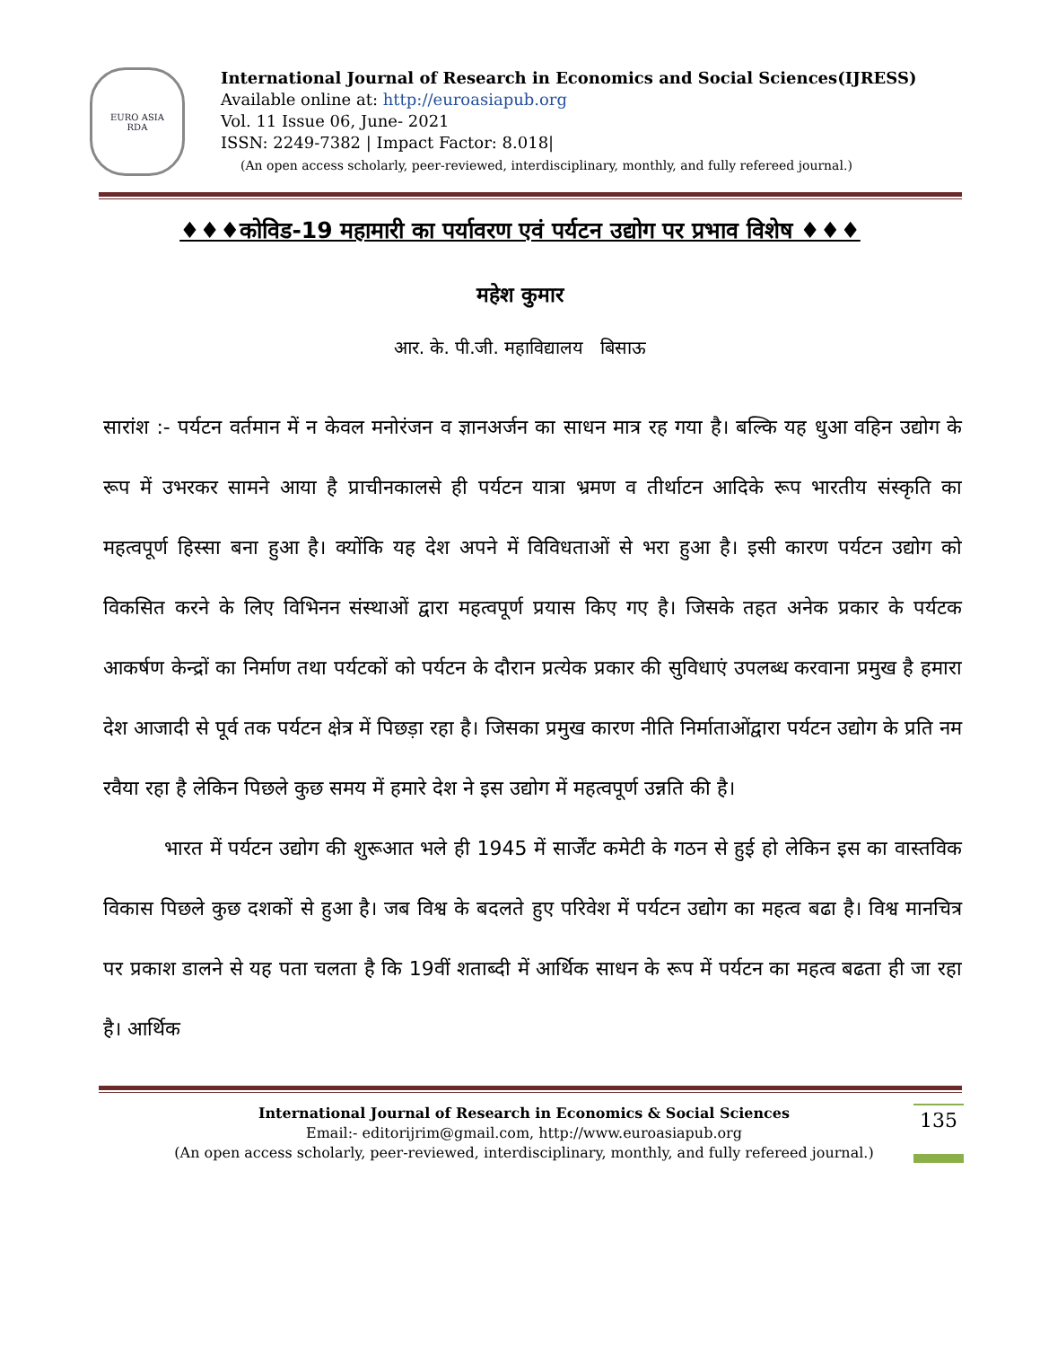EURO ASIA
RDA
International Journal of Research in Economics and Social Sciences(IJRESS)
Available online at: http://euroasiapub.org
Vol. 11 Issue 06, June- 2021
ISSN: 2249-7382 | Impact Factor: 8.018|
(An open access scholarly, peer-reviewed, interdisciplinary, monthly, and fully refereed journal.)
♦♦♦कोविड-19 महामारी का पर्यावरण एवं पर्यटन उद्योग पर प्रभाव विशेष ♦♦♦
महेश कुमार
आर. के. पी.जी. महाविद्यालय बिसाऊ
सारांश :- पर्यटन वर्तमान में न केवल मनोरंजन व ज्ञानअर्जन का साधन मात्र रह गया है। बल्कि यह धुआ वहिन उद्योग के रूप में उभरकर सामने आया है प्राचीनकालसे ही पर्यटन यात्रा भ्रमण व तीर्थाटन आदिके रूप भारतीय संस्कृति का महत्वपूर्ण हिस्सा बना हुआ है। क्योंकि यह देश अपने में विविधताओं से भरा हुआ है। इसी कारण पर्यटन उद्योग को विकसित करने के लिए विभिनन संस्थाओं द्वारा महत्वपूर्ण प्रयास किए गए है। जिसके तहत अनेक प्रकार के पर्यटक आकर्षण केन्द्रों का निर्माण तथा पर्यटकों को पर्यटन के दौरान प्रत्येक प्रकार की सुविधाएं उपलब्ध करवाना प्रमुख है हमारा देश आजादी से पूर्व तक पर्यटन क्षेत्र में पिछड़ा रहा है। जिसका प्रमुख कारण नीति निर्माताओंद्वारा पर्यटन उद्योग के प्रति नम रवैया रहा है लेकिन पिछले कुछ समय में हमारे देश ने इस उद्योग में महत्वपूर्ण उन्नति की है।
भारत में पर्यटन उद्योग की शुरूआत भले ही 1945 में सार्जेंट कमेटी के गठन से हुई हो लेकिन इस का वास्तविक विकास पिछले कुछ दशकों से हुआ है। जब विश्व के बदलते हुए परिवेश में पर्यटन उद्योग का महत्व बढा है। विश्व मानचित्र पर प्रकाश डालने से यह पता चलता है कि 19वीं शताब्दी में आर्थिक साधन के रूप में पर्यटन का महत्व बढता ही जा रहा है। आर्थिक
International Journal of Research in Economics & Social Sciences
Email:- editorijrim@gmail.com, http://www.euroasiapub.org
(An open access scholarly, peer-reviewed, interdisciplinary, monthly, and fully refereed journal.)
135